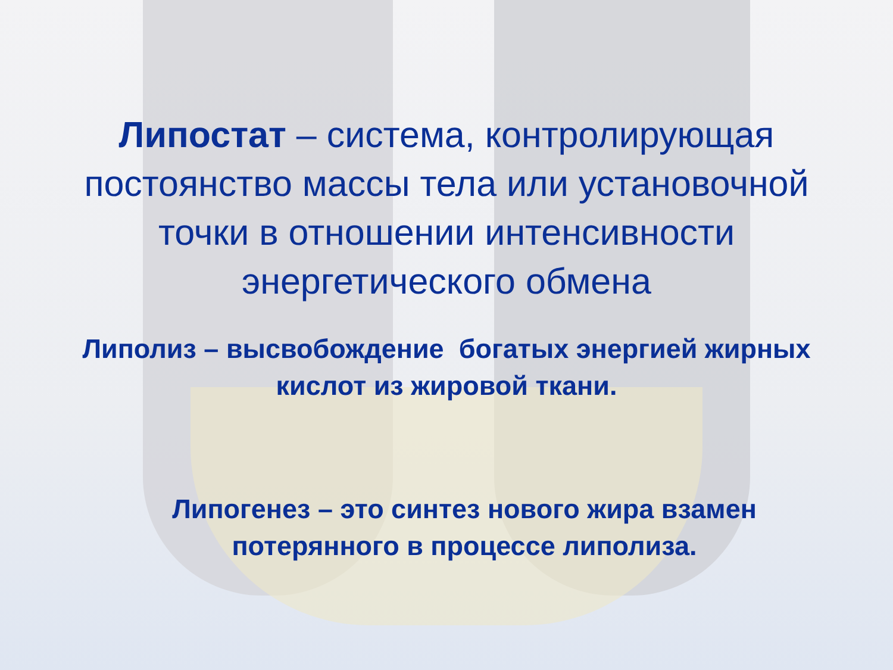Липостат – система, контролирующая постоянство массы тела или установочной точки в отношении интенсивности энергетического обмена
Липолиз – высвобождение богатых энергией жирных
кислот из жировой ткани.
Липогенез – это синтез нового жира взамен
потерянного в процессе липолиза.